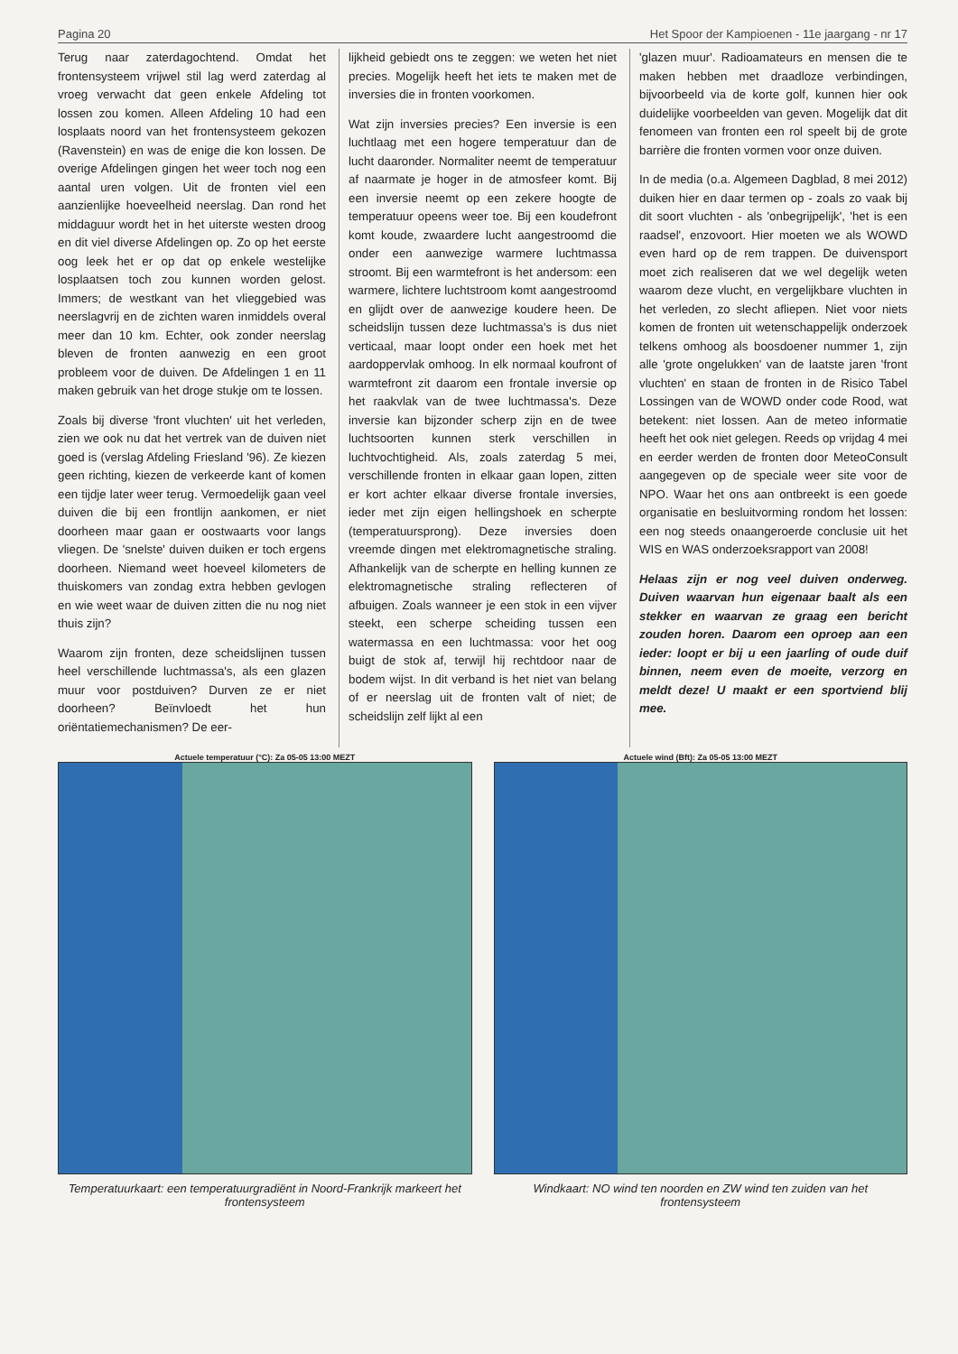Pagina 20 Het Spoor der Kampioenen - 11e jaargang - nr 17
Terug naar zaterdagochtend. Omdat het frontensysteem vrijwel stil lag werd zaterdag al vroeg verwacht dat geen enkele Afdeling tot lossen zou komen. Alleen Afdeling 10 had een losplaats noord van het frontensysteem gekozen (Ravenstein) en was de enige die kon lossen. De overige Afdelingen gingen het weer toch nog een aantal uren volgen. Uit de fronten viel een aanzienlijke hoeveelheid neerslag. Dan rond het middaguur wordt het in het uiterste westen droog en dit viel diverse Afdelingen op. Zo op het eerste oog leek het er op dat op enkele westelijke losplaatsen toch zou kunnen worden gelost. Immers; de westkant van het vlieggebied was neerslagvrij en de zichten waren inmiddels overal meer dan 10 km. Echter, ook zonder neerslag bleven de fronten aanwezig en een groot probleem voor de duiven. De Afdelingen 1 en 11 maken gebruik van het droge stukje om te lossen.
Zoals bij diverse 'front vluchten' uit het verleden, zien we ook nu dat het vertrek van de duiven niet goed is (verslag Afdeling Friesland '96). Ze kiezen geen richting, kiezen de verkeerde kant of komen een tijdje later weer terug. Vermoedelijk gaan veel duiven die bij een frontlijn aankomen, er niet doorheen maar gaan er oostwaarts voor langs vliegen. De 'snelste' duiven duiken er toch ergens doorheen. Niemand weet hoeveel kilometers de thuiskomers van zondag extra hebben gevlogen en wie weet waar de duiven zitten die nu nog niet thuis zijn?
Waarom zijn fronten, deze scheidslijnen tussen heel verschillende luchtmassa's, als een glazen muur voor postduiven? Durven ze er niet doorheen? Beïnvloedt het hun oriëntatiemechanismen? De eer-
lijkheid gebiedt ons te zeggen: we weten het niet precies. Mogelijk heeft het iets te maken met de inversies die in fronten voorkomen.
Wat zijn inversies precies? Een inversie is een luchtlaag met een hogere temperatuur dan de lucht daaronder. Normaliter neemt de temperatuur af naarmate je hoger in de atmosfeer komt. Bij een inversie neemt op een zekere hoogte de temperatuur opeens weer toe. Bij een koudefront komt koude, zwaardere lucht aangestroomd die onder een aanwezige warmere luchtmassa stroomt. Bij een warmtefront is het andersom: een warmere, lichtere luchtstroom komt aangestroomd en glijdt over de aanwezige koudere heen. De scheidslijn tussen deze luchtmassa's is dus niet verticaal, maar loopt onder een hoek met het aardoppervlak omhoog. In elk normaal koufront of warmtefront zit daarom een frontale inversie op het raakvlak van de twee luchtmassa's. Deze inversie kan bijzonder scherp zijn en de twee luchtsoorten kunnen sterk verschillen in luchtvochtigheid. Als, zoals zaterdag 5 mei, verschillende fronten in elkaar gaan lopen, zitten er kort achter elkaar diverse frontale inversies, ieder met zijn eigen hellingshoek en scherpte (temperatuursprong). Deze inversies doen vreemde dingen met elektromagnetische straling. Afhankelijk van de scherpte en helling kunnen ze elektromagnetische straling reflecteren of afbuigen. Zoals wanneer je een stok in een vijver steekt, een scherpe scheiding tussen een watermassa en een luchtmassa: voor het oog buigt de stok af, terwijl hij rechtdoor naar de bodem wijst. In dit verband is het niet van belang of er neerslag uit de fronten valt of niet; de scheidslijn zelf lijkt al een
'glazen muur'. Radioamateurs en mensen die te maken hebben met draadloze verbindingen, bijvoorbeeld via de korte golf, kunnen hier ook duidelijke voorbeelden van geven. Mogelijk dat dit fenomeen van fronten een rol speelt bij de grote barrière die fronten vormen voor onze duiven.
In de media (o.a. Algemeen Dagblad, 8 mei 2012) duiken hier en daar termen op - zoals zo vaak bij dit soort vluchten - als 'onbegrijpelijk', 'het is een raadsel', enzovoort. Hier moeten we als WOWD even hard op de rem trappen. De duivensport moet zich realiseren dat we wel degelijk weten waarom deze vlucht, en vergelijkbare vluchten in het verleden, zo slecht afliepen. Niet voor niets komen de fronten uit wetenschappelijk onderzoek telkens omhoog als boosdoener nummer 1, zijn alle 'grote ongelukken' van de laatste jaren 'front vluchten' en staan de fronten in de Risico Tabel Lossingen van de WOWD onder code Rood, wat betekent: niet lossen. Aan de meteo informatie heeft het ook niet gelegen. Reeds op vrijdag 4 mei en eerder werden de fronten door MeteoConsult aangegeven op de speciale weer site voor de NPO. Waar het ons aan ontbreekt is een goede organisatie en besluitvorming rondom het lossen: een nog steeds onaangeroerde conclusie uit het WIS en WAS onderzoeksrapport van 2008!
Helaas zijn er nog veel duiven onderweg. Duiven waarvan hun eigenaar baalt als een stekker en waarvan ze graag een bericht zouden horen. Daarom een oproep aan een ieder: loopt er bij u een jaarling of oude duif binnen, neem even de moeite, verzorg en meldt deze! U maakt er een sportviend blij mee.
Actuele temperatuur (°C): Za 05-05 13:00 MEZT
Temperatuurkaart: een temperatuurgradiënt in Noord-Frankrijk markeert het frontensysteem
Actuele wind (Bft): Za 05-05 13:00 MEZT
Windkaart: NO wind ten noorden en ZW wind ten zuiden van het frontensysteem